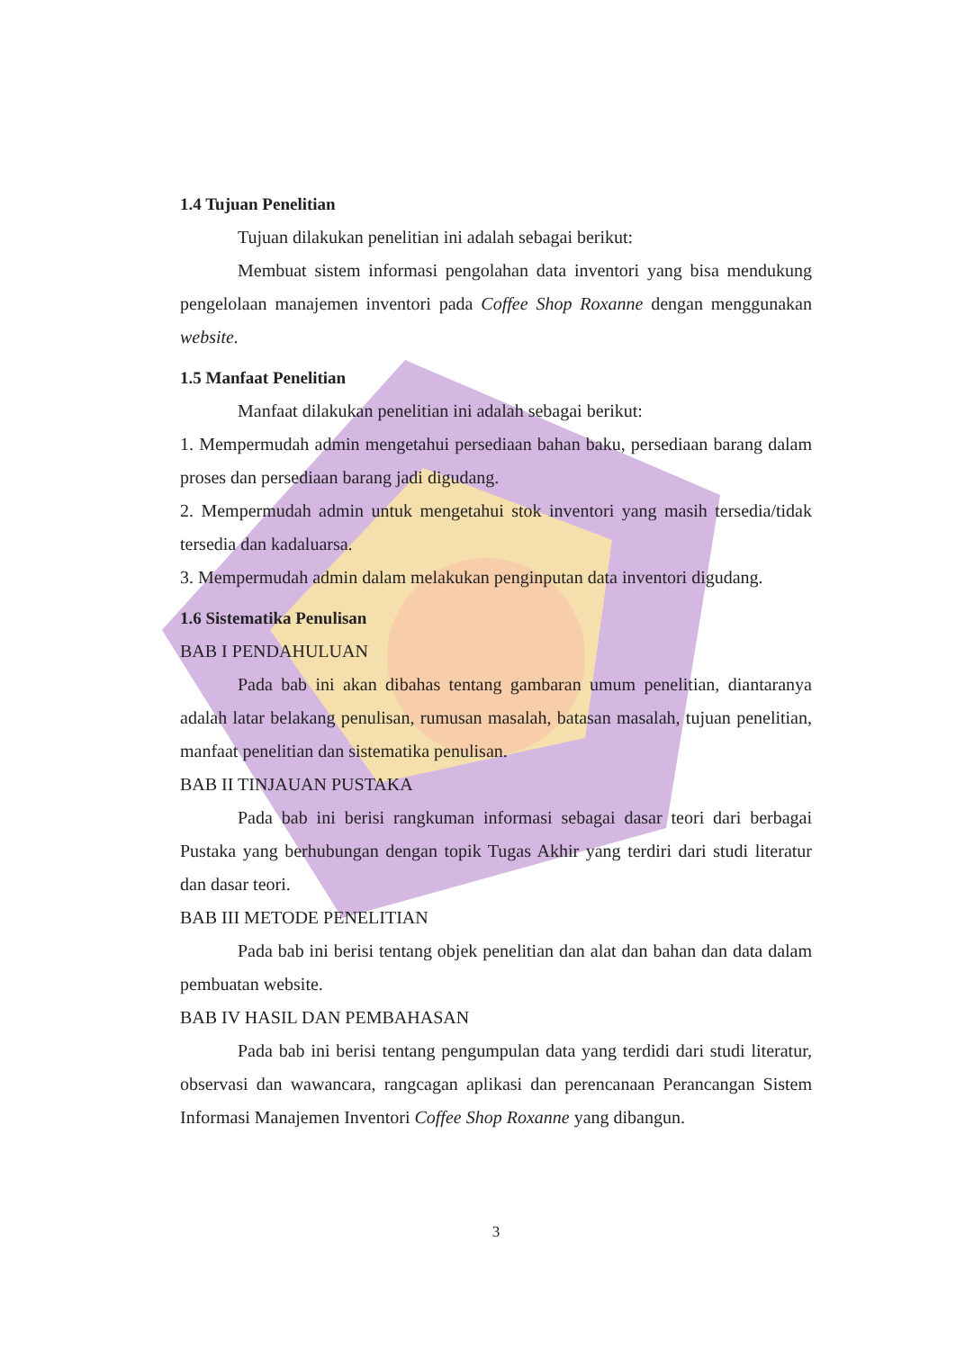1.4 Tujuan Penelitian
Tujuan dilakukan penelitian ini adalah sebagai berikut:
Membuat sistem informasi pengolahan data inventori yang bisa mendukung pengelolaan manajemen inventori pada Coffee Shop Roxanne dengan menggunakan website.
1.5 Manfaat Penelitian
Manfaat dilakukan penelitian ini adalah sebagai berikut:
1. Mempermudah admin mengetahui persediaan bahan baku, persediaan barang dalam proses dan persediaan barang jadi digudang.
2. Mempermudah admin untuk mengetahui stok inventori yang masih tersedia/tidak tersedia dan kadaluarsa.
3. Mempermudah admin dalam melakukan penginputan data inventori digudang.
1.6 Sistematika Penulisan
BAB I PENDAHULUAN
Pada bab ini akan dibahas tentang gambaran umum penelitian, diantaranya adalah latar belakang penulisan, rumusan masalah, batasan masalah, tujuan penelitian, manfaat penelitian dan sistematika penulisan.
BAB II TINJAUAN PUSTAKA
Pada bab ini berisi rangkuman informasi sebagai dasar teori dari berbagai Pustaka yang berhubungan dengan topik Tugas Akhir yang terdiri dari studi literatur dan dasar teori.
BAB III METODE PENELITIAN
Pada bab ini berisi tentang objek penelitian dan alat dan bahan dan data dalam pembuatan website.
BAB IV HASIL DAN PEMBAHASAN
Pada bab ini berisi tentang pengumpulan data yang terdidi dari studi literatur, observasi dan wawancara, rangcagan aplikasi dan perencanaan Perancangan Sistem Informasi Manajemen Inventori Coffee Shop Roxanne yang dibangun.
3